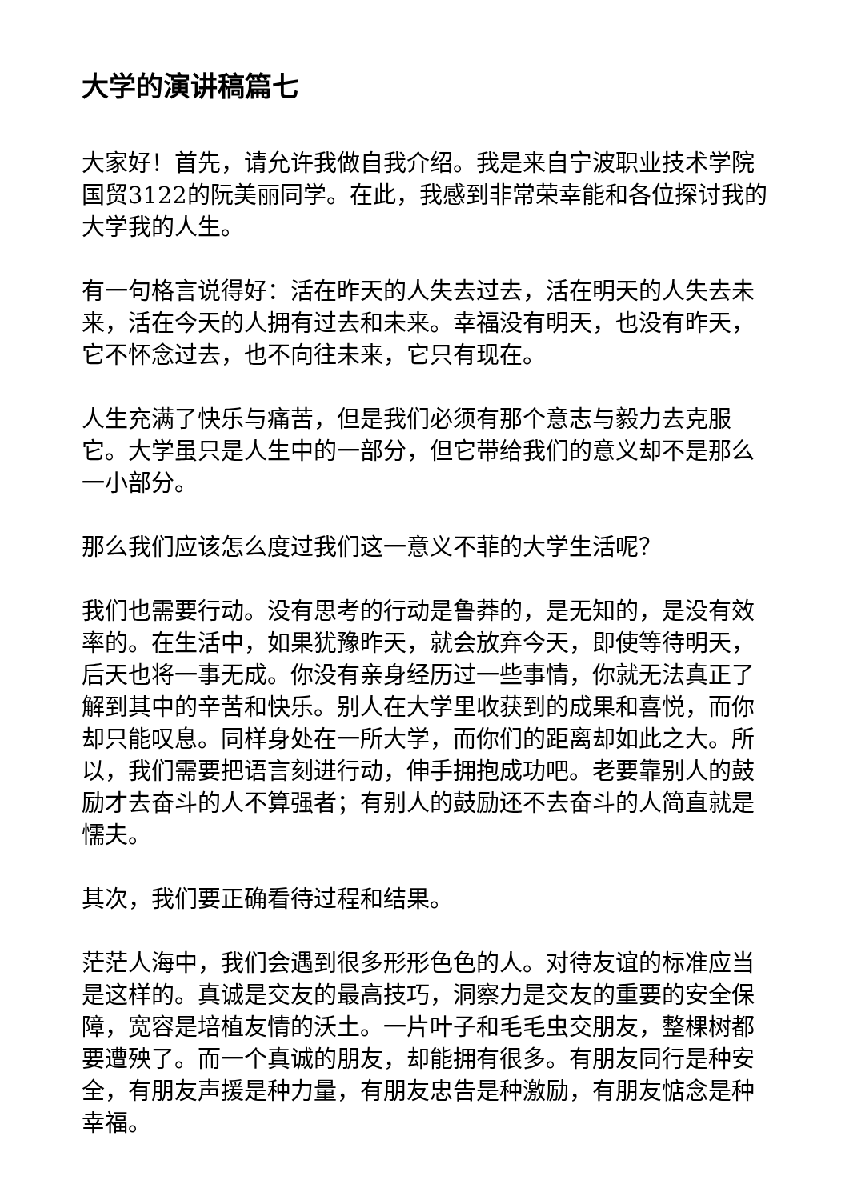大学的演讲稿篇七
大家好！首先，请允许我做自我介绍。我是来自宁波职业技术学院国贸3122的阮美丽同学。在此，我感到非常荣幸能和各位探讨我的大学我的人生。
有一句格言说得好：活在昨天的人失去过去，活在明天的人失去未来，活在今天的人拥有过去和未来。幸福没有明天，也没有昨天，它不怀念过去，也不向往未来，它只有现在。
人生充满了快乐与痛苦，但是我们必须有那个意志与毅力去克服它。大学虽只是人生中的一部分，但它带给我们的意义却不是那么一小部分。
那么我们应该怎么度过我们这一意义不菲的大学生活呢？
我们也需要行动。没有思考的行动是鲁莽的，是无知的，是没有效率的。在生活中，如果犹豫昨天，就会放弃今天，即使等待明天，后天也将一事无成。你没有亲身经历过一些事情，你就无法真正了解到其中的辛苦和快乐。别人在大学里收获到的成果和喜悦，而你却只能叹息。同样身处在一所大学，而你们的距离却如此之大。所以，我们需要把语言刻进行动，伸手拥抱成功吧。老要靠别人的鼓励才去奋斗的人不算强者；有别人的鼓励还不去奋斗的人简直就是懦夫。
其次，我们要正确看待过程和结果。
茫茫人海中，我们会遇到很多形形色色的人。对待友谊的标准应当是这样的。真诚是交友的最高技巧，洞察力是交友的重要的安全保障，宽容是培植友情的沃土。一片叶子和毛毛虫交朋友，整棵树都要遭殃了。而一个真诚的朋友，却能拥有很多。有朋友同行是种安全，有朋友声援是种力量，有朋友忠告是种激励，有朋友惦念是种幸福。